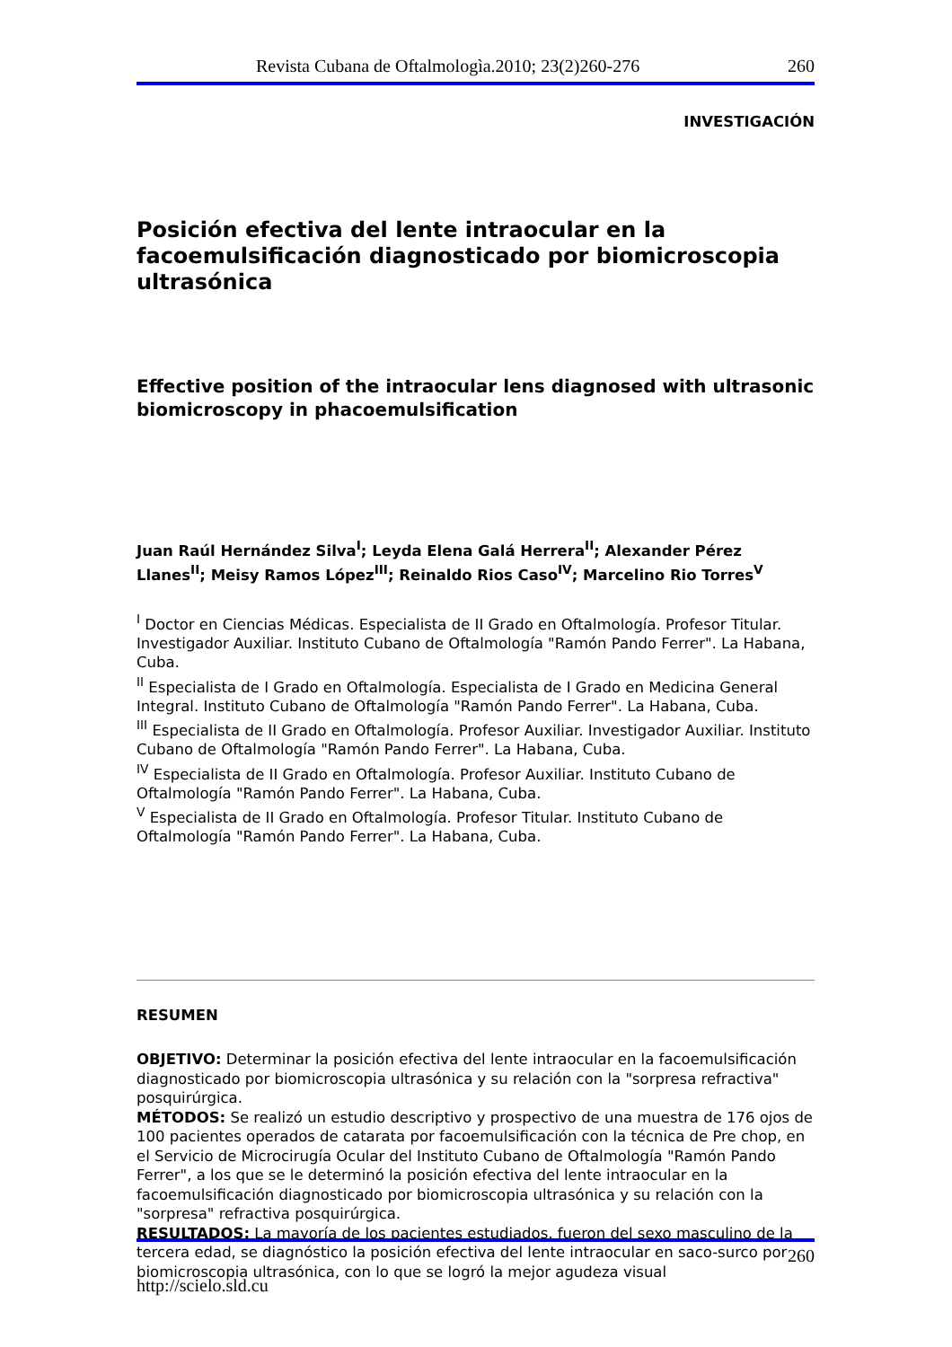Revista Cubana de Oftalmologìa.2010; 23(2)260-276 260
INVESTIGACIÓN
Posición efectiva del lente intraocular en la facoemulsificación diagnosticado por biomicroscopia ultrasónica
Effective position of the intraocular lens diagnosed with ultrasonic biomicroscopy in phacoemulsification
Juan Raúl Hernández Silva<sup>I</sup>; Leyda Elena Galá Herrera<sup>II</sup>; Alexander Pérez Llanes<sup>II</sup>; Meisy Ramos López<sup>III</sup>; Reinaldo Rios Caso<sup>IV</sup>; Marcelino Rio Torres<sup>V</sup>
<sup>I</sup> Doctor en Ciencias Médicas. Especialista de II Grado en Oftalmología. Profesor Titular. Investigador Auxiliar. Instituto Cubano de Oftalmología "Ramón Pando Ferrer". La Habana, Cuba.
<sup>II</sup> Especialista de I Grado en Oftalmología. Especialista de I Grado en Medicina General Integral. Instituto Cubano de Oftalmología "Ramón Pando Ferrer". La Habana, Cuba.
<sup>III</sup> Especialista de II Grado en Oftalmología. Profesor Auxiliar. Investigador Auxiliar. Instituto Cubano de Oftalmología "Ramón Pando Ferrer". La Habana, Cuba.
<sup>IV</sup> Especialista de II Grado en Oftalmología. Profesor Auxiliar. Instituto Cubano de Oftalmología "Ramón Pando Ferrer". La Habana, Cuba.
<sup>V</sup> Especialista de II Grado en Oftalmología. Profesor Titular. Instituto Cubano de Oftalmología "Ramón Pando Ferrer". La Habana, Cuba.
RESUMEN
OBJETIVO: Determinar la posición efectiva del lente intraocular en la facoemulsificación diagnosticado por biomicroscopia ultrasónica y su relación con la "sorpresa refractiva" posquirúrgica.
MÉTODOS: Se realizó un estudio descriptivo y prospectivo de una muestra de 176 ojos de 100 pacientes operados de catarata por facoemulsificación con la técnica de Pre chop, en el Servicio de Microcirugía Ocular del Instituto Cubano de Oftalmología "Ramón Pando Ferrer", a los que se le determinó la posición efectiva del lente intraocular en la facoemulsificación diagnosticado por biomicroscopia ultrasónica y su relación con la "sorpresa" refractiva posquirúrgica.
RESULTADOS: La mayoría de los pacientes estudiados, fueron del sexo masculino de la tercera edad, se diagnóstico la posición efectiva del lente intraocular en saco-surco por biomicroscopia ultrasónica, con lo que se logró la mejor agudeza visual
260
http://scielo.sld.cu